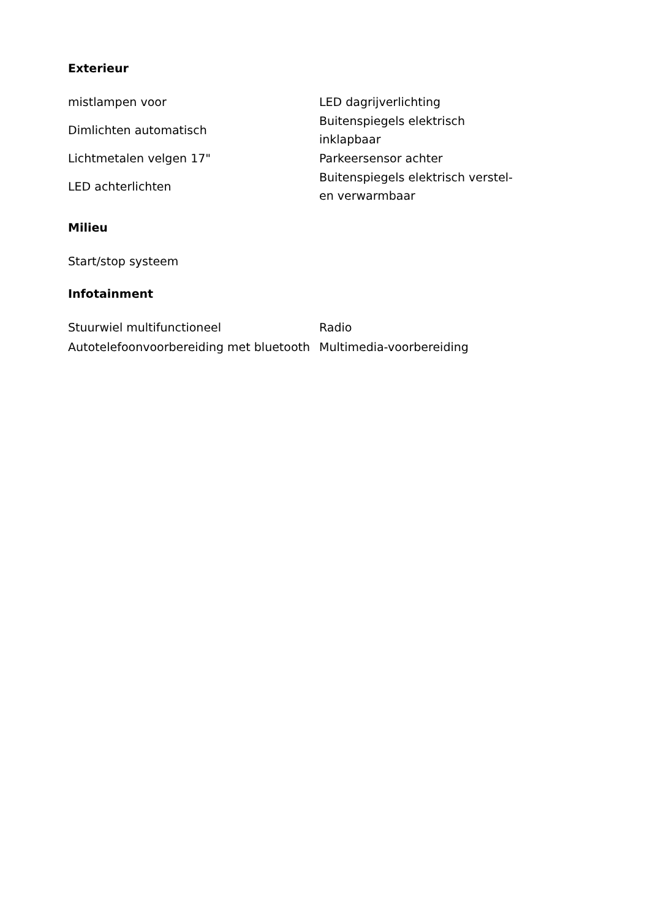Exterieur
| mistlampen voor | LED dagrijverlichting |
| Dimlichten automatisch | Buitenspiegels elektrisch inklapbaar |
| Lichtmetalen velgen 17" | Parkeersensor achter |
| LED achterlichten | Buitenspiegels elektrisch verstel- en verwarmbaar |
Milieu
| Start/stop systeem | |
Infotainment
| Stuurwiel multifunctioneel | Radio |
| Autotelefoonvoorbereiding met bluetooth | Multimedia-voorbereiding |